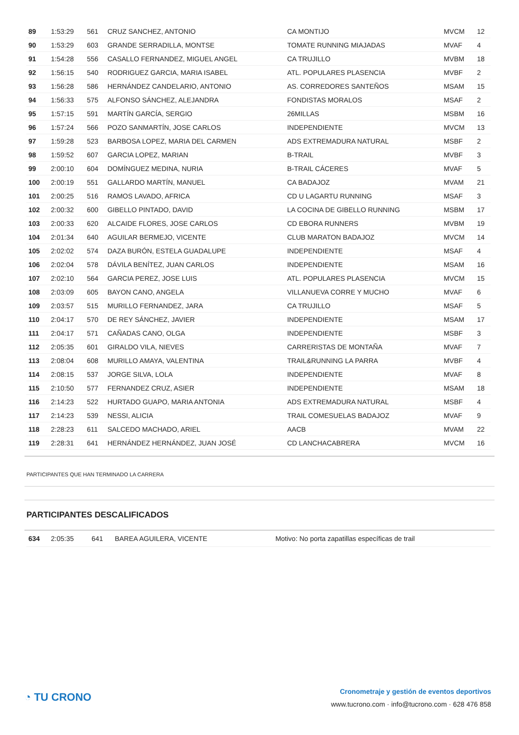| 89 | 1:53:29 | 561 | CRUZ SANCHEZ, ANTONIO | CA MONTIJO | MVCM | 12 |
| 90 | 1:53:29 | 603 | GRANDE SERRADILLA, MONTSE | TOMATE RUNNING MIAJADAS | MVAF | 4 |
| 91 | 1:54:28 | 556 | CASALLO FERNANDEZ, MIGUEL ANGEL | CA TRUJILLO | MVBM | 18 |
| 92 | 1:56:15 | 540 | RODRIGUEZ GARCIA, MARIA ISABEL | ATL. POPULARES PLASENCIA | MVBF | 2 |
| 93 | 1:56:28 | 586 | HERNÁNDEZ CANDELARIO, ANTONIO | AS. CORREDORES SANTEÑOS | MSAM | 15 |
| 94 | 1:56:33 | 575 | ALFONSO SÁNCHEZ, ALEJANDRA | FONDISTAS MORALOS | MSAF | 2 |
| 95 | 1:57:15 | 591 | MARTÍN GARCÍA, SERGIO | 26MILLAS | MSBM | 16 |
| 96 | 1:57:24 | 566 | POZO SANMARTÍN, JOSE CARLOS | INDEPENDIENTE | MVCM | 13 |
| 97 | 1:59:28 | 523 | BARBOSA LOPEZ, MARIA DEL CARMEN | ADS EXTREMADURA NATURAL | MSBF | 2 |
| 98 | 1:59:52 | 607 | GARCIA LOPEZ, MARIAN | B-TRAIL | MVBF | 3 |
| 99 | 2:00:10 | 604 | DOMÍNGUEZ MEDINA, NURIA | B-TRAIL CÁCERES | MVAF | 5 |
| 100 | 2:00:19 | 551 | GALLARDO MARTÍN, MANUEL | CA BADAJOZ | MVAM | 21 |
| 101 | 2:00:25 | 516 | RAMOS LAVADO, AFRICA | CD U LAGARTU RUNNING | MSAF | 3 |
| 102 | 2:00:32 | 600 | GIBELLO PINTADO, DAVID | LA COCINA DE GIBELLO RUNNING | MSBM | 17 |
| 103 | 2:00:33 | 620 | ALCAIDE FLORES, JOSE CARLOS | CD EBORA RUNNERS | MVBM | 19 |
| 104 | 2:01:34 | 640 | AGUILAR BERMEJO, VICENTE | CLUB MARATON BADAJOZ | MVCM | 14 |
| 105 | 2:02:02 | 574 | DAZA BURÓN, ESTELA GUADALUPE | INDEPENDIENTE | MSAF | 4 |
| 106 | 2:02:04 | 578 | DÁVILA BENÍTEZ, JUAN CARLOS | INDEPENDIENTE | MSAM | 16 |
| 107 | 2:02:10 | 564 | GARCIA PEREZ, JOSE LUIS | ATL. POPULARES PLASENCIA | MVCM | 15 |
| 108 | 2:03:09 | 605 | BAYON CANO, ANGELA | VILLANUEVA CORRE Y MUCHO | MVAF | 6 |
| 109 | 2:03:57 | 515 | MURILLO FERNANDEZ, JARA | CA TRUJILLO | MSAF | 5 |
| 110 | 2:04:17 | 570 | DE REY SÁNCHEZ, JAVIER | INDEPENDIENTE | MSAM | 17 |
| 111 | 2:04:17 | 571 | CAÑADAS CANO, OLGA | INDEPENDIENTE | MSBF | 3 |
| 112 | 2:05:35 | 601 | GIRALDO VILA, NIEVES | CARRERISTAS DE MONTAÑA | MVAF | 7 |
| 113 | 2:08:04 | 608 | MURILLO AMAYA, VALENTINA | TRAIL&RUNNING LA PARRA | MVBF | 4 |
| 114 | 2:08:15 | 537 | JORGE SILVA, LOLA | INDEPENDIENTE | MVAF | 8 |
| 115 | 2:10:50 | 577 | FERNANDEZ CRUZ, ASIER | INDEPENDIENTE | MSAM | 18 |
| 116 | 2:14:23 | 522 | HURTADO GUAPO, MARIA ANTONIA | ADS EXTREMADURA NATURAL | MSBF | 4 |
| 117 | 2:14:23 | 539 | NESSI, ALICIA | TRAIL COMESUELAS BADAJOZ | MVAF | 9 |
| 118 | 2:28:23 | 611 | SALCEDO MACHADO, ARIEL | AACB | MVAM | 22 |
| 119 | 2:28:31 | 641 | HERNÁNDEZ HERNÁNDEZ, JUAN JOSÉ | CD LANCHACABRERA | MVCM | 16 |
PARTICIPANTES QUE HAN TERMINADO LA CARRERA
PARTICIPANTES DESCALIFICADOS
| 634 | 2:05:35 | 641 | BAREA AGUILERA, VICENTE | Motivo: No porta zapatillas específicas de trail |
◔ TU CRONO
Cronometraje y gestión de eventos deportivos
www.tucrono.com · info@tucrono.com · 628 476 858